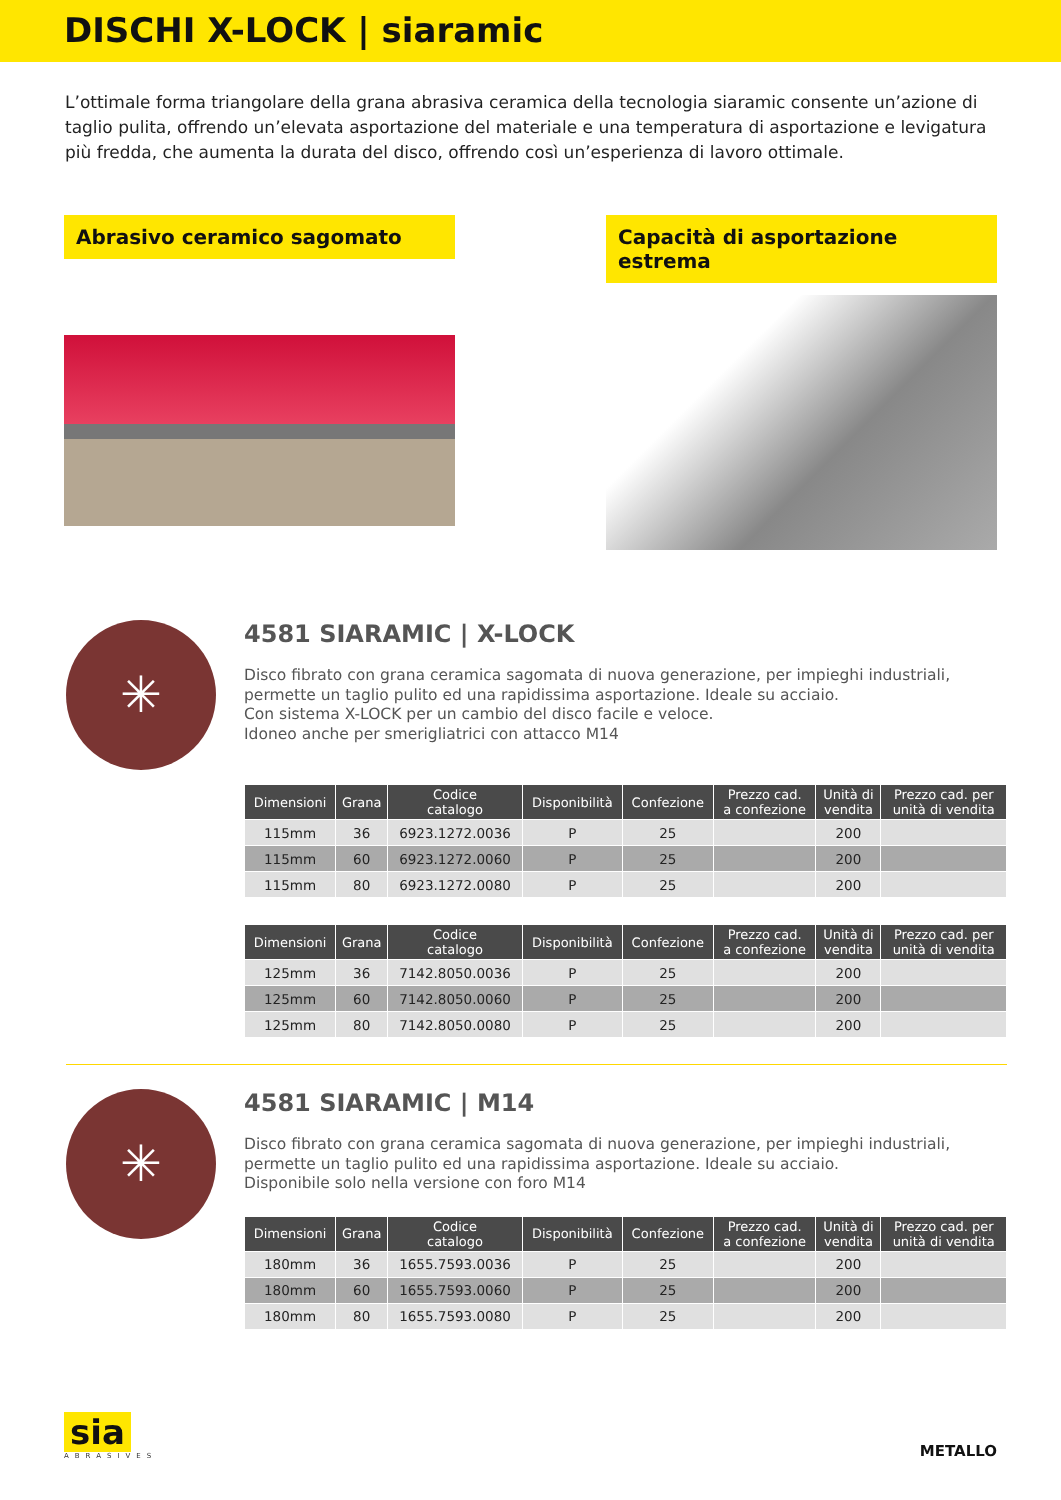DISCHI X-LOCK | siaramic
L’ottimale forma triangolare della grana abrasiva ceramica della tecnologia siaramic consente un’azione di taglio pulita, offrendo un’elevata asportazione del materiale e una temperatura di asportazione e levigatura più fredda, che aumenta la durata del disco, offrendo così un’esperienza di lavoro ottimale.
Abrasivo ceramico sagomato Capacità di asportazione estrema
✳
4581 SIARAMIC | X-LOCK
Disco fibrato con grana ceramica sagomata di nuova generazione, per impieghi industriali, permette un taglio pulito ed una rapidissima asportazione. Ideale su acciaio.
Con sistema X-LOCK per un cambio del disco facile e veloce.
Idoneo anche per smerigliatrici con attacco M14
| Dimensioni | Grana | Codice catalogo | Disponibilità | Confezione | Prezzo cad. a confezione | Unità di vendita | Prezzo cad. per unità di vendita |
| --- | --- | --- | --- | --- | --- | --- | --- |
| 115mm | 36 | 6923.1272.0036 | P | 25 | | 200 | |
| 115mm | 60 | 6923.1272.0060 | P | 25 | | 200 | |
| 115mm | 80 | 6923.1272.0080 | P | 25 | | 200 | |
| Dimensioni | Grana | Codice catalogo | Disponibilità | Confezione | Prezzo cad. a confezione | Unità di vendita | Prezzo cad. per unità di vendita |
| --- | --- | --- | --- | --- | --- | --- | --- |
| 125mm | 36 | 7142.8050.0036 | P | 25 | | 200 | |
| 125mm | 60 | 7142.8050.0060 | P | 25 | | 200 | |
| 125mm | 80 | 7142.8050.0080 | P | 25 | | 200 | |
✳
4581 SIARAMIC | M14
Disco fibrato con grana ceramica sagomata di nuova generazione, per impieghi industriali, permette un taglio pulito ed una rapidissima asportazione. Ideale su acciaio.
Disponibile solo nella versione con foro M14
| Dimensioni | Grana | Codice catalogo | Disponibilità | Confezione | Prezzo cad. a confezione | Unità di vendita | Prezzo cad. per unità di vendita |
| --- | --- | --- | --- | --- | --- | --- | --- |
| 180mm | 36 | 1655.7593.0036 | P | 25 | | 200 | |
| 180mm | 60 | 1655.7593.0060 | P | 25 | | 200 | |
| 180mm | 80 | 1655.7593.0080 | P | 25 | | 200 | |
sia
ABRASIVES
METALLO